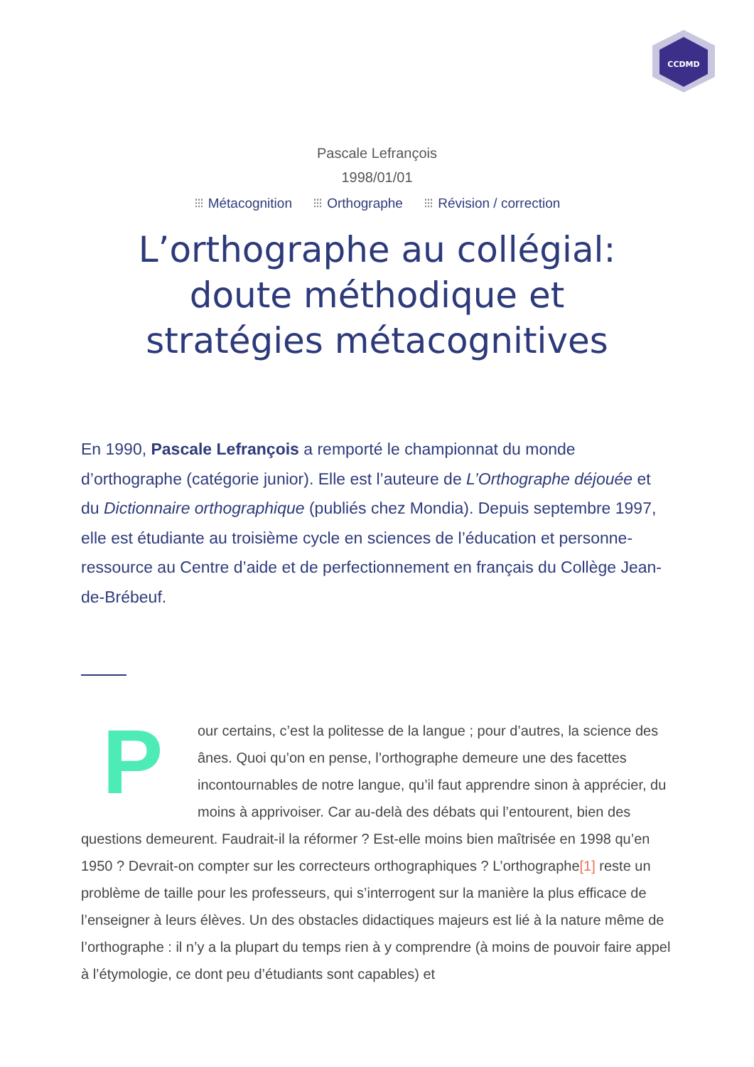CCDMD
Pascale Lefrançois
1998/01/01
⁝⁝⁝ Métacognition ⁝⁝⁝ Orthographe ⁝⁝⁝ Révision / correction
L’orthographe au collégial: doute méthodique et stratégies métacognitives
En 1990, Pascale Lefrançois a remporté le championnat du monde d’orthographe (catégorie junior). Elle est l’auteure de L’Orthographe déjouée et du Dictionnaire orthographique (publiés chez Mondia). Depuis septembre 1997, elle est étudiante au troisième cycle en sciences de l’éducation et personne-ressource au Centre d’aide et de perfectionnement en français du Collège Jean-de-Brébeuf.
Pour certains, c’est la politesse de la langue ; pour d’autres, la science des ânes. Quoi qu’on en pense, l’orthographe demeure une des facettes incontournables de notre langue, qu’il faut apprendre sinon à apprécier, du moins à apprivoiser. Car au-delà des débats qui l’entourent, bien des questions demeurent. Faudrait-il la réformer ? Est-elle moins bien maîtrisée en 1998 qu’en 1950 ? Devrait-on compter sur les correcteurs orthographiques ? L’orthographe[1] reste un problème de taille pour les professeurs, qui s’interrogent sur la manière la plus efficace de l’enseigner à leurs élèves. Un des obstacles didactiques majeurs est lié à la nature même de l’orthographe : il n’y a la plupart du temps rien à y comprendre (à moins de pouvoir faire appel à l’étymologie, ce dont peu d’étudiants sont capables) et